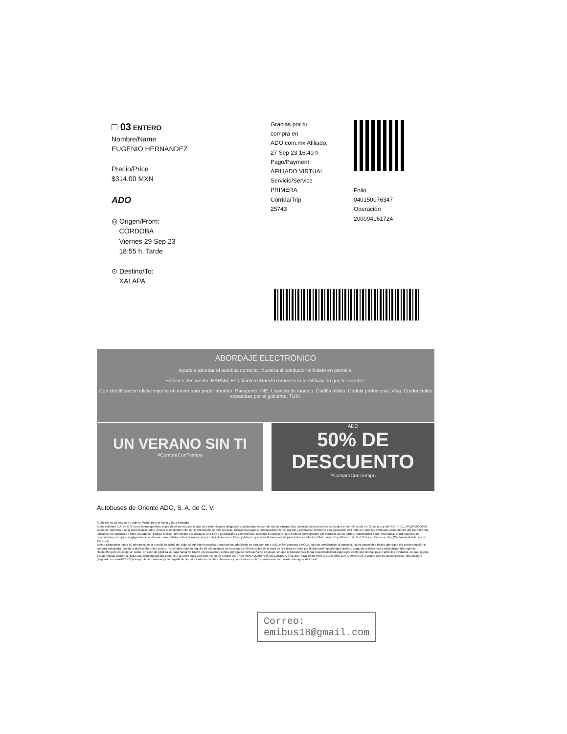□ 03 ENTERO
Nombre/Name
EUGENIO HERNANDEZ
Precio/Price
$314.00 MXN
ADO
◎ Origen/From:
CORDOBA
Viernes 29 Sep 23
18:55 h. Tarde
⊙ Destino/To:
XALAPA
Gracias por tu
compra en
ADO.com.mx Afiliado,
27 Sep 23 16:40 h
Pago/Payment
AFILIADO VIRTUAL
Servicio/Service
PRIMERA
Corrida/Trip
25743
Folio
040150076347
Operación
200094161724
ABORDAJE ELECTRÓNICO
Ayude a abordar el autobús correcto. Muestra al conductor el boleto en pantalla.
Si tienes descuento INAPAM, Estudiante o Maestro muestra tu identificación que lo acredite.
Con identificación oficial vigente en mano para poder abordar: Pasaporte, INE, Licencia de manejo, Cartilla militar, Cédula profesional, Visa, Credenciales expedidas por el gobierno, TUM.
UN VERANO SIN TI
#CompraConTiempo
ADO
50% DE DESCUENTO
#CompraConTiempo
Autobuses de Oriente ADO, S. A. de C. V.
Su boleto es su seguro de viajero. Válido para la fecha y hora indicada.
Autos Pullman S.A. de C.V. no es la transportista, ni presta el servicio por lo que no existe ninguna obligación o solidaridad en común con la transportista. Mención sólo para efectos fiscales en términos del Art.72 de la Ley del ISR: R.F.C. APU640930KV9. Cualquier derecho u obligación relacionados, directa o indirectamente con la prestación de este servicio, incluyendo pagos e indemnizaciones, se regirán y resolverán conforme a la legislación civil federal y ante los tribunales competentes del fuero federal ubicados en Pachuca de Soto, Estado de Hidalgo, México, renunciando a cualquier otra Ley o jurisdicción o competencia, nacional o extranjera, que pudiese corresponder por domicilio de las partes, nacionalidad o por otra causa. El transportista no responderá por culpa o negligencia de la víctima, caso fortuito, ni fuerza mayor, ni por culpa de terceros. Dom. y Admón. que tiene la transportista para todos los efectos: Blvd. Javier Rojo Gómez, s/n Col. Cuesco, Pachuca, Hgo (Central de Autobuses de Pachuca).
Boleto cancelable hasta 60 min antes de la hora de la salida del viaje, comprado en taquilla. Para boletos adquiridos en ado.com.mx y ADO móvil contacta a HOLA. No hay penalización al cancelar. No es cancelable boleto abordado y/o con promoción o compra anticipada (debido a tarifa preferente). Boleto Transferible sólo en taquilla 60 min después de la compra y 30 min antes de la hora de la salida del viaje por fecha/hora/marca/origen/destino, pagando la diferencia o tarifa disponible vigente.
Hasta 25 kg de equipaje sin costo. En caso de pérdida se paga hasta 50 UMAS por pasajero y contra entrega de contraseña de equipaje, sin que la transportista tenga responsabilidad alguna por contenido del equipaje o artículos olvidados. Dudas, quejas y sugerencias escribe a HOLA solucioneshola@ado.com.mx o al CHAT hola ado com.mx en un horario DE 07:00 HRS A 22:00 HRS DE LUNES A SÁBADO Y DE 07:00 HRS A 21:00 HRS LOS DOMINGOS. Factura con tus datos fiscales: http://factura grupoado.com.mx/FETFS/ (excepto boleto manual) y en taquilla de las principales terminales. Términos y condiciones en https://www.ado.com.mx/terminosycondiciones/
Correo:
emibus18@gmail.com